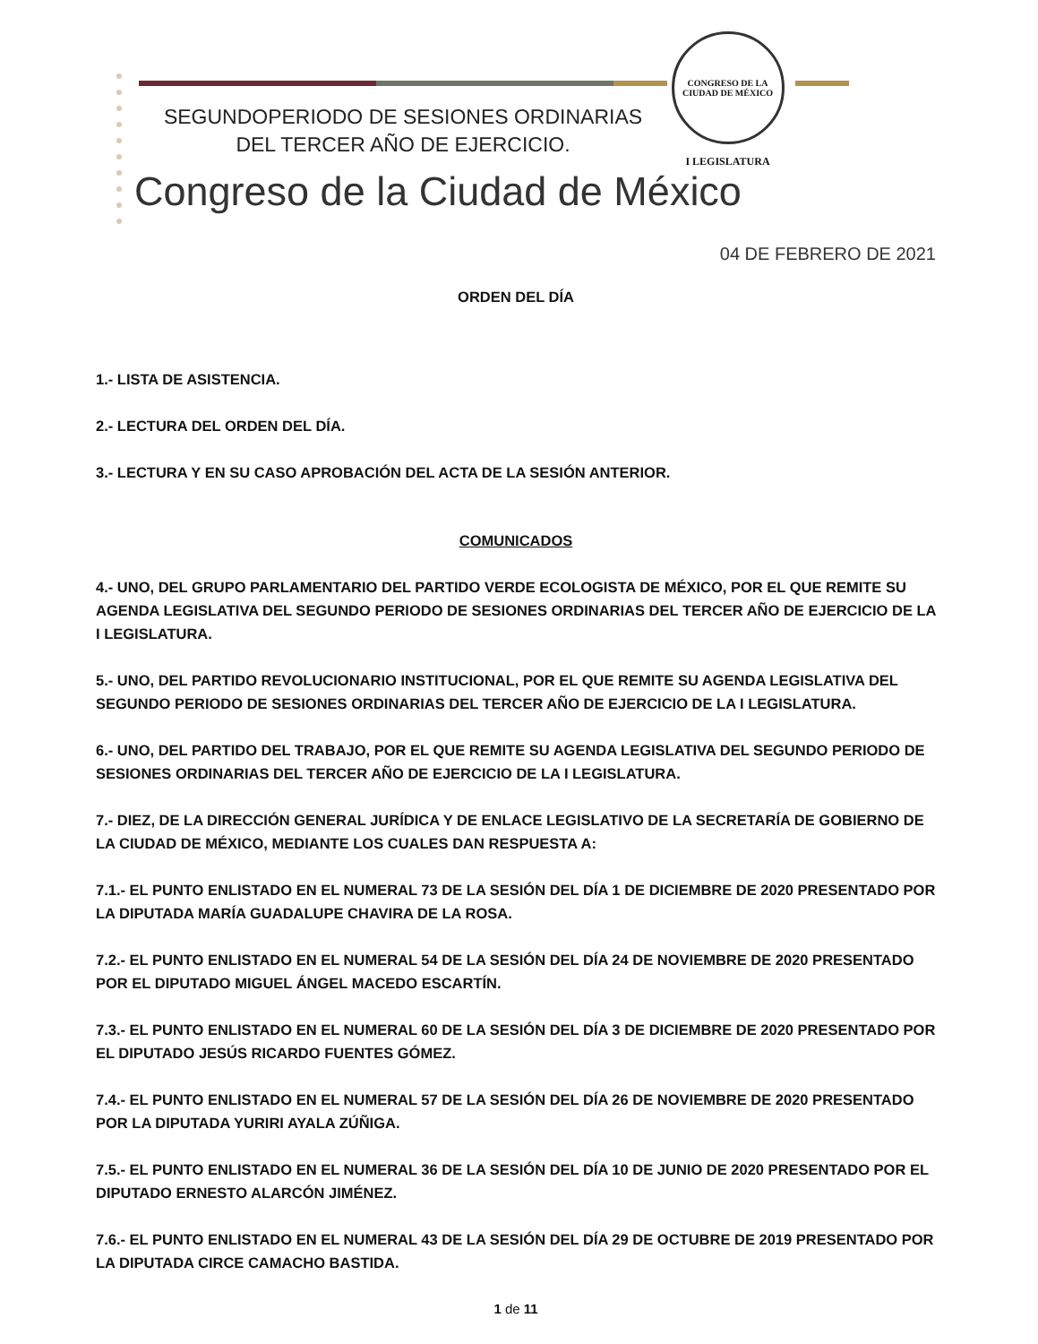SEGUNDOPERIODO DE SESIONES ORDINARIAS
DEL TERCER AÑO DE EJERCICIO.
CONGRESO DE LA CIUDAD DE MÉXICO
I LEGISLATURA
Congreso de la Ciudad de México
04 DE FEBRERO DE 2021
ORDEN DEL DÍA
1.- LISTA DE ASISTENCIA.
2.- LECTURA DEL ORDEN DEL DÍA.
3.- LECTURA Y EN SU CASO APROBACIÓN DEL ACTA DE LA SESIÓN ANTERIOR.
COMUNICADOS
4.- UNO, DEL GRUPO PARLAMENTARIO DEL PARTIDO VERDE ECOLOGISTA DE MÉXICO, POR EL QUE REMITE SU AGENDA LEGISLATIVA DEL SEGUNDO PERIODO DE SESIONES ORDINARIAS DEL TERCER AÑO DE EJERCICIO DE LA I LEGISLATURA.
5.- UNO, DEL PARTIDO REVOLUCIONARIO INSTITUCIONAL, POR EL QUE REMITE SU AGENDA LEGISLATIVA DEL SEGUNDO PERIODO DE SESIONES ORDINARIAS DEL TERCER AÑO DE EJERCICIO DE LA I LEGISLATURA.
6.- UNO, DEL PARTIDO DEL TRABAJO, POR EL QUE REMITE SU AGENDA LEGISLATIVA DEL SEGUNDO PERIODO DE SESIONES ORDINARIAS DEL TERCER AÑO DE EJERCICIO DE LA I LEGISLATURA.
7.- DIEZ, DE LA DIRECCIÓN GENERAL JURÍDICA Y DE ENLACE LEGISLATIVO DE LA SECRETARÍA DE GOBIERNO DE LA CIUDAD DE MÉXICO, MEDIANTE LOS CUALES DAN RESPUESTA A:
7.1.- EL PUNTO ENLISTADO EN EL NUMERAL 73 DE LA SESIÓN DEL DÍA 1 DE DICIEMBRE DE 2020 PRESENTADO POR LA DIPUTADA MARÍA GUADALUPE CHAVIRA DE LA ROSA.
7.2.- EL PUNTO ENLISTADO EN EL NUMERAL 54 DE LA SESIÓN DEL DÍA 24 DE NOVIEMBRE DE 2020 PRESENTADO POR EL DIPUTADO MIGUEL ÁNGEL MACEDO ESCARTÍN.
7.3.- EL PUNTO ENLISTADO EN EL NUMERAL 60 DE LA SESIÓN DEL DÍA 3 DE DICIEMBRE DE 2020 PRESENTADO POR EL DIPUTADO JESÚS RICARDO FUENTES GÓMEZ.
7.4.- EL PUNTO ENLISTADO EN EL NUMERAL 57 DE LA SESIÓN DEL DÍA 26 DE NOVIEMBRE DE 2020 PRESENTADO POR LA DIPUTADA YURIRI AYALA ZÚÑIGA.
7.5.- EL PUNTO ENLISTADO EN EL NUMERAL 36 DE LA SESIÓN DEL DÍA 10 DE JUNIO DE 2020 PRESENTADO POR EL DIPUTADO ERNESTO ALARCÓN JIMÉNEZ.
7.6.- EL PUNTO ENLISTADO EN EL NUMERAL 43 DE LA SESIÓN DEL DÍA 29 DE OCTUBRE DE 2019 PRESENTADO POR LA DIPUTADA CIRCE CAMACHO BASTIDA.
1 de 11